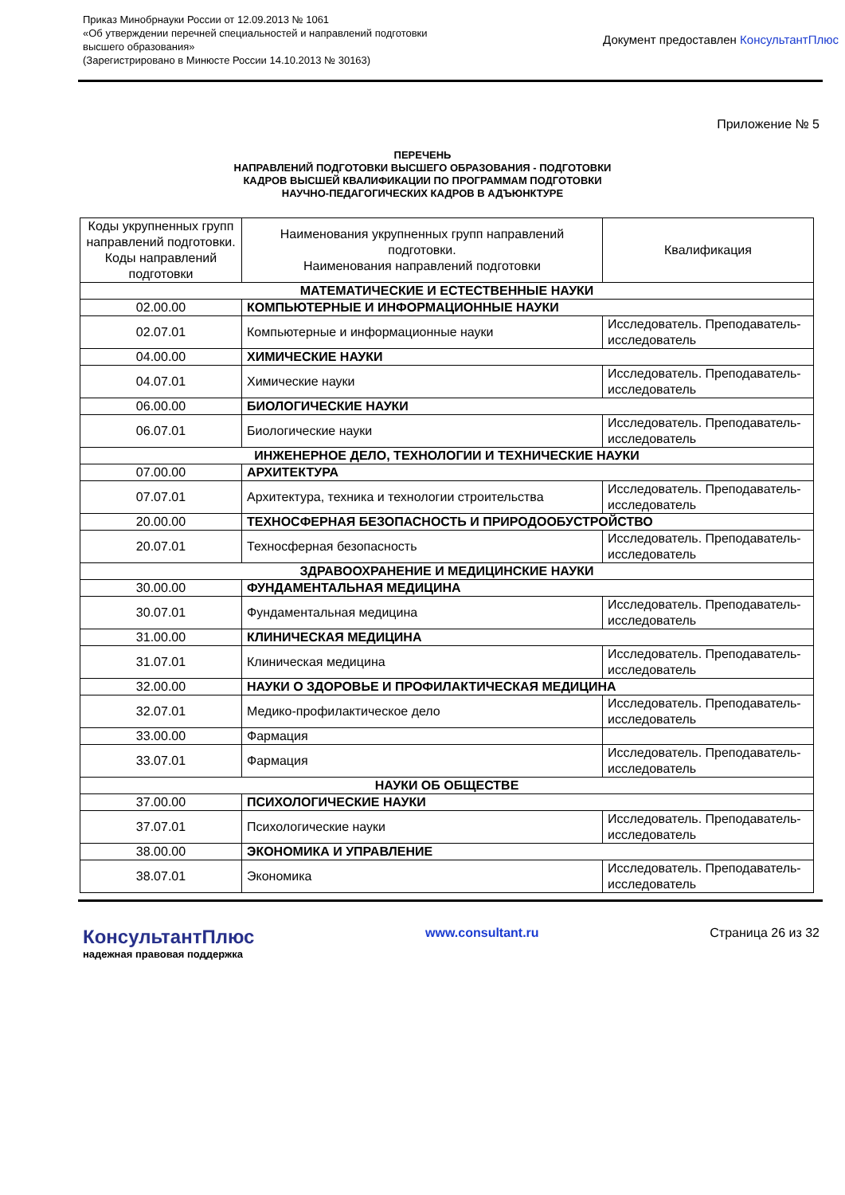Приказ Минобрнауки России от 12.09.2013 № 1061
«Об утверждении перечней специальностей и направлений подготовки
высшего образования»
(Зарегистрировано в Минюсте России 14.10.2013 № 30163)
Документ предоставлен КонсультантПлюс
Приложение № 5
ПЕРЕЧЕНЬ
НАПРАВЛЕНИЙ ПОДГОТОВКИ ВЫСШЕГО ОБРАЗОВАНИЯ - ПОДГОТОВКИ
КАДРОВ ВЫСШЕЙ КВАЛИФИКАЦИИ ПО ПРОГРАММАМ ПОДГОТОВКИ
НАУЧНО-ПЕДАГОГИЧЕСКИХ КАДРОВ В АДЪЮНКТУРЕ
| Коды укрупненных групп направлений подготовки. Коды направлений подготовки | Наименования укрупненных групп направлений подготовки. Наименования направлений подготовки | Квалификация |
| МАТЕМАТИЧЕСКИЕ И ЕСТЕСТВЕННЫЕ НАУКИ | | |
| 02.00.00 | КОМПЬЮТЕРНЫЕ И ИНФОРМАЦИОННЫЕ НАУКИ | |
| 02.07.01 | Компьютерные и информационные науки | Исследователь. Преподаватель-исследователь |
| 04.00.00 | ХИМИЧЕСКИЕ НАУКИ | |
| 04.07.01 | Химические науки | Исследователь. Преподаватель-исследователь |
| 06.00.00 | БИОЛОГИЧЕСКИЕ НАУКИ | |
| 06.07.01 | Биологические науки | Исследователь. Преподаватель-исследователь |
| ИНЖЕНЕРНОЕ ДЕЛО, ТЕХНОЛОГИИ И ТЕХНИЧЕСКИЕ НАУКИ | | |
| 07.00.00 | АРХИТЕКТУРА | |
| 07.07.01 | Архитектура, техника и технологии строительства | Исследователь. Преподаватель-исследователь |
| 20.00.00 | ТЕХНОСФЕРНАЯ БЕЗОПАСНОСТЬ И ПРИРОДООБУСТРОЙСТВО | |
| 20.07.01 | Техносферная безопасность | Исследователь. Преподаватель-исследователь |
| ЗДРАВООХРАНЕНИЕ И МЕДИЦИНСКИЕ НАУКИ | | |
| 30.00.00 | ФУНДАМЕНТАЛЬНАЯ МЕДИЦИНА | |
| 30.07.01 | Фундаментальная медицина | Исследователь. Преподаватель-исследователь |
| 31.00.00 | КЛИНИЧЕСКАЯ МЕДИЦИНА | |
| 31.07.01 | Клиническая медицина | Исследователь. Преподаватель-исследователь |
| 32.00.00 | НАУКИ О ЗДОРОВЬЕ И ПРОФИЛАКТИЧЕСКАЯ МЕДИЦИНА | |
| 32.07.01 | Медико-профилактическое дело | Исследователь. Преподаватель-исследователь |
| 33.00.00 | Фармация | |
| 33.07.01 | Фармация | Исследователь. Преподаватель-исследователь |
| НАУКИ ОБ ОБЩЕСТВЕ | | |
| 37.00.00 | ПСИХОЛОГИЧЕСКИЕ НАУКИ | |
| 37.07.01 | Психологические науки | Исследователь. Преподаватель-исследователь |
| 38.00.00 | ЭКОНОМИКА И УПРАВЛЕНИЕ | |
| 38.07.01 | Экономика | Исследователь. Преподаватель-исследователь |
КонсультантПлюс
надежная правовая поддержка
www.consultant.ru Страница 26 из 32